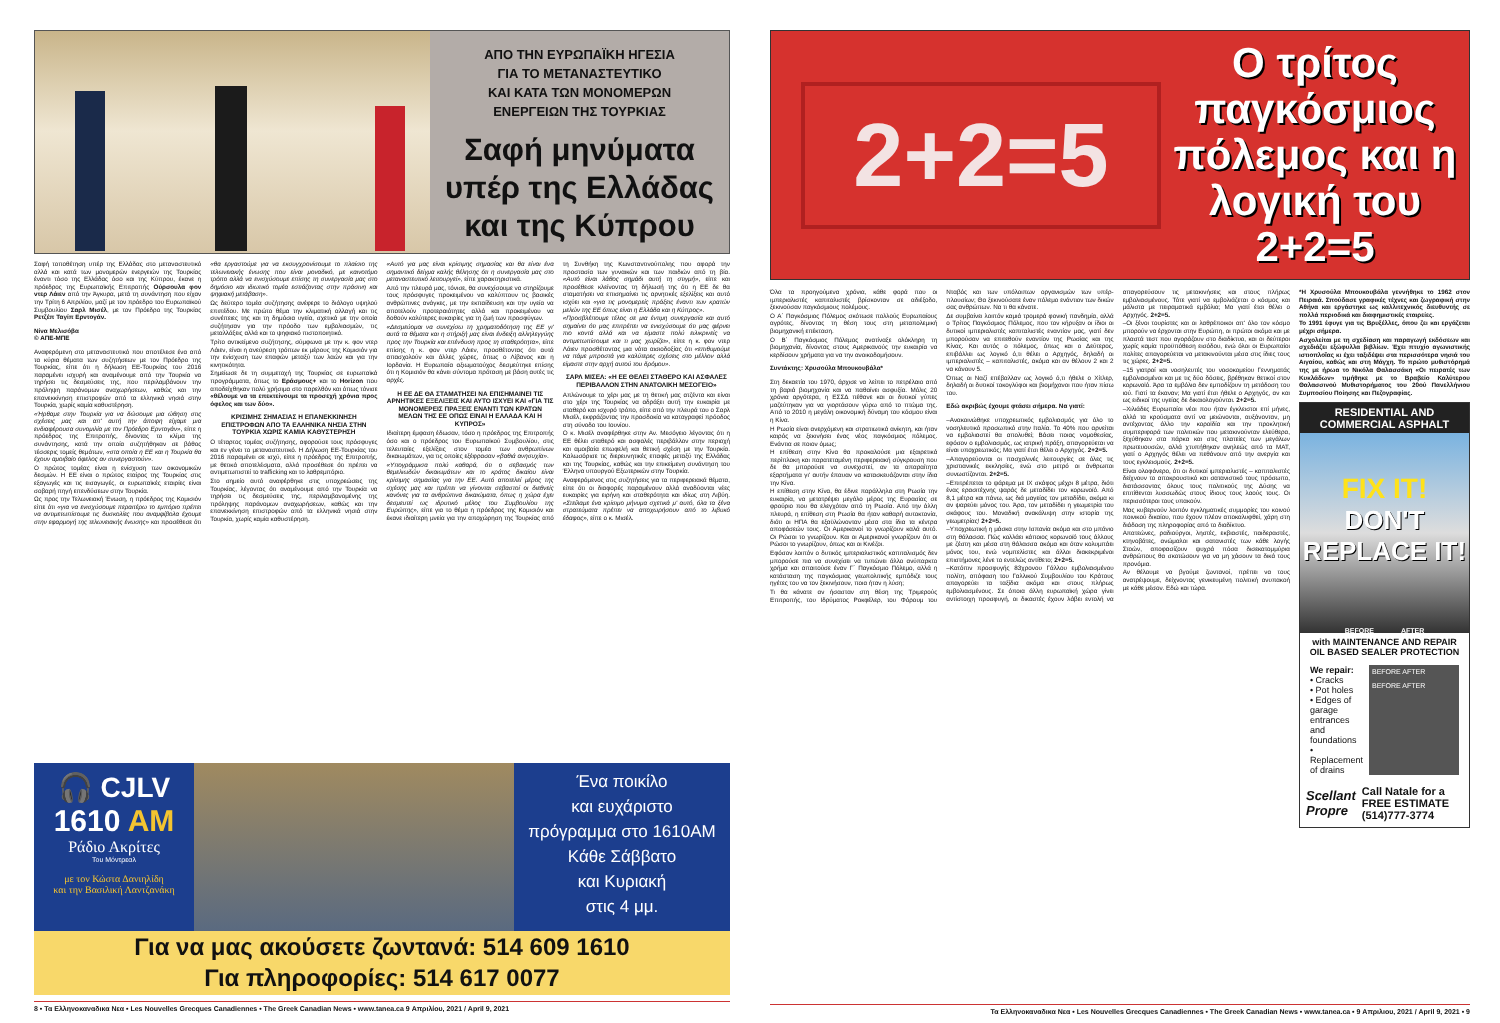ΑΠΟ ΤΗΝ ΕΥΡΩΠΑΪΚΗ ΗΓΕΣΙΑ
ΓΙΑ ΤΟ ΜΕΤΑΝΑΣΤΕΥΤΙΚΟ
ΚΑΙ ΚΑΤΑ ΤΩΝ ΜΟΝΟΜΕΡΩΝ
ΕΝΕΡΓΕΙΩΝ ΤΗΣ ΤΟΥΡΚΙΑΣ
Σαφή μηνύματα υπέρ της Ελλάδας και της Κύπρου
Σαφή τοποθέτηση υπέρ της Ελλάδας στο μεταναστευτικό αλλά και κατά των μονομερών ενεργειών της Τουρκίας έναντι τόσο της Ελλάδας όσο και της Κύπρου, έκανε η πρόεδρος της Ευρωπαϊκής Επιτροπής Ούρσουλα φον ντερ Λάιεν από την Άγκυρα, μετά τη συνάντηση που είχαν την Τρίτη 6 Απριλίου, μαζί με τον πρόεδρο του Ευρωπαϊκού Συμβουλίου Σαρλ Μισέλ, με τον Πρόεδρο της Τουρκίας Ρετζέπ Ταγίπ Ερντογάν.
Νίνα Μελισόβα
© ΑΠΕ-ΜΠΕ
Αναφερόμενη στο μεταναστευτικό που αποτέλεσε ένα από τα κύρια θέματα των συζητήσεων με τον Πρόεδρο της Τουρκίας, είπε ότι η δήλωση ΕΕ-Τουρκίας του 2016 παραμένει ισχυρή και αναμένουμε από την Τουρκία να τηρήσει τις δεσμεύσεις της, που περιλαμβάνουν την πρόληψη παράνομων αναχωρήσεων, καθώς και την επανεκκίνηση επιστροφών από τα ελληνικά νησιά στην Τουρκία, χωρίς καμία καθυστέρηση.
«Ήρθαμε στην Τουρκία για να δώσουμε μια ώθηση στις σχέσεις μας και απ' αυτή την άποψη είχαμε μια ενδιαφέρουσα συνομιλία με τον Πρόεδρο Ερντογάν», είπε η πρόεδρος της Επιτροπής, δίνοντας το κλίμα της συνάντησης, κατά την οποία συζητήθηκαν σε βάθος τέσσερις τομείς θεμάτων, «στα οποία η ΕΕ και η Τουρκία θα έχουν αμοιβαίο όφελος αν συνεργαστούν».
Ο πρώτος τομέας είναι η ενίσχυση των οικονομικών δεσμών. Η ΕΕ είναι ο πρώτος εταίρος της Τουρκίας στις εξαγωγές και τις εισαγωγές, οι ευρωπαϊκές εταιρίες είναι σοβαρή πηγή επενδύσεων στην Τουρκία.
Ως προς την Τελωνειακή Ένωση, η πρόεδρος της Κομισιόν είπε ότι «για να ενισχύσουμε περαιτέρω το εμπόριο πρέπει να αντιμετωπίσουμε τις δυσκολίες που αναμφίβολα έχουμε στην εφαρμογή της τελωνειακής ένωσης» και προσέθεσε ότι «θα εργαστούμε για να εκσυγχρονίσουμε το πλαίσιο της τελωνειακής ένωσης που είναι μοναδικό, με καινοτόμο τρόπο αλλά να ενισχύσουμε επίσης τη συνεργασία μας στο δημόσιο και ιδιωτικό τομέα εστιάζοντας στην πράσινη και ψηφιακή μετάβαση».
Ως δεύτερο τομέα συζήτησης ανέφερε το διάλογο υψηλού επιπέδου. Με πρώτο θέμα την κλιματική αλλαγή και τις συνέπειες της και τη δημόσια υγεία, σχετικά με την οποία συζήτησαν για την πρόοδο των εμβολιασμών, τις μεταλλάξεις αλλά και το ψηφιακό πιστοποιητικό.
Τρίτο αντικείμενο συζήτησης, σύμφωνα με την κ. φον ντερ Λάιεν, είναι η ανεύρεση τρόπων εκ μέρους της Κομισιόν για την ενίσχυση των επαφών μεταξύ των λαών και για την κινητικότητα.
Σημείωσε δε τη συμμετοχή της Τουρκίας σε ευρωπαϊκά προγράμματα, όπως το Εράσμους+ και το Horizon που αποδείχθηκαν πολύ χρήσιμα στο παρελθόν και όπως τόνισε «θέλουμε να τα επεκτείνουμε τα προσεχή χρόνια προς όφελος και των δύο».
ΚΡΙΣΙΜΗΣ ΣΗΜΑΣΙΑΣ Η ΕΠΑΝΕΚΚΙΝΗΣΗ ΕΠΙΣΤΡΟΦΩΝ ΑΠΟ ΤΑ ΕΛΛΗΝΙΚΑ ΝΗΣΙΑ ΣΤΗΝ ΤΟΥΡΚΙΑ ΧΩΡΙΣ ΚΑΜΙΑ ΚΑΘΥΣΤΕΡΗΣΗ
Ο τέταρτος τομέας συζήτησης, αφορούσε τους πρόσφυγες και εν γένει το μεταναστευτικό. Η Δήλωση ΕΕ-Τουρκίας του 2016 παραμένει σε ισχύ, είπε η πρόεδρος της Επιτροπής, με θετικά αποτελέσματα, αλλά προσέθεσε ότι πρέπει να αντιμετωπιστεί το trafficking και το λαθρεμπόριο.
Στο σημείο αυτό αναφέρθηκε στις υποχρεώσεις της Τουρκίας, λέγοντας ότι αναμένουμε από την Τουρκία να τηρήσει τις δεσμεύσεις της, περιλαμβανομένης της πρόληψης παράνομων αναχωρήσεων, καθώς και την επανεκκίνηση επιστροφών από τα ελληνικά νησιά στην Τουρκία, χωρίς καμία καθυστέρηση.
«Αυτό για μας είναι κρίσιμης σημασίας και θα είναι ένα σημαντικό δείγμα καλής θέλησης ότι η συνεργασία μας στο μεταναστευτικό λειτουργεί», είπε χαρακτηριστικά.
Από την πλευρά μας, τόνισε, θα συνεχίσουμε να στηρίζουμε τους πρόσφυγες προκειμένου να καλύπτουν τις βασικές ανθρώπινες ανάγκες, με την εκπαίδευση και την υγεία να αποτελούν προτεραιότητες αλλά και προκειμένου να δοθούν καλύτερες ευκαιρίες για τη ζωή των προσφύγων.
«Δεσμεύομαι να συνεχίσω τη χρηματοδότηση της ΕΕ γι' αυτά τα θέματα και η στήριξή μας είναι ένδειξη αλληλεγγύης προς την Τουρκία και επένδυση προς τη σταθερότητα», είπε επίσης η κ. φον ντερ Λάιεν, προσθέτοντας ότι αυτά απασχολούν και άλλες χώρες, όπως ο Λίβανος και η Ιορδανία. Η Ευρωπαία αξιωματούχος δεσμεύτηκε επίσης ότι η Κομισιόν θα κάνει σύντομα πρόταση με βάση αυτές τις αρχές.
Η ΕΕ ΔΕ ΘΑ ΣΤΑΜΑΤΗΣΕΙ ΝΑ ΕΠΙΣΗΜΑΙΝΕΙ ΤΙΣ ΑΡΝΗΤΙΚΕΣ ΕΞΕΛΙΞΕΙΣ ΚΑΙ ΑΥΤΟ ΙΣΧΥΕΙ ΚΑΙ «ΓΙΑ ΤΙΣ ΜΟΝΟΜΕΡΕΙΣ ΠΡΑΞΕΙΣ ΕΝΑΝΤΙ ΤΩΝ ΚΡΑΤΩΝ ΜΕΛΩΝ ΤΗΣ ΕΕ ΟΠΩΣ ΕΙΝΑΙ Η ΕΛΛΑΔΑ ΚΑΙ Η ΚΥΠΡΟΣ»
Ιδιαίτερη έμφαση έδωσαν, τόσο η πρόεδρος της Επιτροπής όσο και ο πρόεδρος του Ευρωπαϊκού Συμβουλίου, στις τελευταίες εξελίξεις στον τομέα των ανθρωπίνων δικαιωμάτων, για τις οποίες εξέφρασαν «βαθιά ανησυχία».
«Υπογράμμισα πολύ καθαρά, ότι ο σεβασμός των θεμελιωδών δικαιωμάτων και το κράτος δικαίου είναι κρίσιμης σημασίας για την ΕΕ. Αυτό αποτελεί μέρος της σχέσης μας και πρέπει να γίνονται σεβαστοί οι διεθνείς κανόνες για τα ανθρώπινα δικαιώματα, όπως η χώρα έχει δεσμευτεί ως ιδρυτικό μέλος του Συμβουλίου της Ευρώπης», είπε για το θέμα η πρόεδρος της Κομισιόν και έκανε ιδιαίτερη μνεία για την αποχώρηση της Τουρκίας από τη Συνθήκη της Κωνσταντινούπολης που αφορά την προστασία των γυναικών και των παιδιών από τη βία. «Αυτό είναι λάθος σημάδι αυτή τη στιγμή», είπε και προσέθεσε κλείνοντας τη δήλωσή της ότι η ΕΕ δε θα σταματήσει να επισημαίνει τις αρνητικές εξελίξεις και αυτό ισχύει και «για τις μονομερείς πράξεις έναντι των κρατών μελών της ΕΕ όπως είναι η Ελλάδα και η Κύπρος».
«Προσβλέπουμε τέλος σε μια έντιμη συνεργασία και αυτό σημαίνει ότι μας επιτρέπει να ενισχύσουμε ότι μας φέρνει πιο κοντά αλλά και να είμαστε πολύ ειλικρινείς να αντιμετωπίσουμε και τι μας χωρίζει», είπε η κ. φον ντερ Λάιεν προσθέτοντας μια νότα αισιοδοξίας ότι «επιθυμούμε να πάμε μπροστά για καλύτερες σχέσεις στο μέλλον αλλά είμαστε στην αρχή αυτού του δρόμου».
ΣΑΡΛ ΜΙΣΕΛ: «Η ΕΕ ΘΕΛΕΙ ΣΤΑΘΕΡΟ ΚΑΙ ΑΣΦΑΛΕΣ ΠΕΡΙΒΑΛΛΟΝ ΣΤΗΝ ΑΝΑΤΟΛΙΚΗ ΜΕΣΟΓΕΙΟ»
Απλώνουμε το χέρι μας με τη θετική μας ατζέντα και είναι στο χέρι της Τουρκίας να αδράξει αυτή την ευκαιρία με σταθερό και ισχυρό τρόπο, είπε από την πλευρά του ο Σαρλ Μισέλ, εκφράζοντας την προσδοκία να καταγραφεί πρόοδος στη σύνοδο του Ιουνίου.
Ο κ. Μισέλ αναφέρθηκε στην Αν. Μεσόγειο λέγοντας ότι η ΕΕ θέλει σταθερό και ασφαλές περιβάλλον στην περιοχή και αμοιβαία επωφελή και θετική σχέση με την Τουρκία. Καλωσόρισε τις διερευνητικές επαφές μεταξύ της Ελλάδας και της Τουρκίας, καθώς και την επικείμενη συνάντηση του Έλληνα υπουργού Εξωτερικών στην Τουρκία.
Αναφερόμενος στις συζητήσεις για τα περιφερειακά θέματα, είπε ότι οι διαφορές παραμένουν αλλά αναδύονται νέες ευκαιρίες για ειρήνη και σταθερότητα και ιδίως στη Λιβύη. «Στείλαμε ένα κρίσιμο μήνυμα σχετικά μ' αυτό, όλα τα ξένα στρατεύματα πρέπει να αποχωρήσουν από το λιβυκό έδαφος», είπε ο κ. Μισέλ.
🎧 CJLV
1610 AM
Ράδιο Ακρίτες
Του Μόντρεαλ
με τον Κώστα Δανιηλίδη
και την Βασιλική Λαντζανάκη
Ένα ποικίλο
και ευχάριστο
πρόγραμμα στο 1610AM
Κάθε Σάββατο
και Κυριακή
στις 4 μμ.
Για να μας ακούσετε ζωντανά: 514 609 1610
Για πληροφορίες: 514 617 0077
8 • Τα Ελληνοκαναδικα Νεα • Les Nouvelles Grecques Canadiennes • The Greek Canadian News • www.tanea.ca 9 Απριλίου, 2021 / April 9, 2021
2+2=5
Ο τρίτος παγκόσμιος πόλεμος και η λογική του 2+2=5
Όλα τα προηγούμενα χρόνια, κάθε φορά που οι ιμπεριαλιστές καπιταλιστές βρίσκονταν σε αδιέξοδο, ξεκινούσαν παγκόσμιους πολέμους.
Ο Α΄ Παγκόσμιος Πόλεμος σκότωσε πολλούς Ευρωπαίους αγρότες, δίνοντας τη θέση τους στη μεταπολεμική βιομηχανική επέκταση.
Ο Β΄ Παγκόσμιος Πόλεμος ανατίναξε ολόκληρη τη βιομηχανία, δίνοντας στους Αμερικανούς την ευκαιρία να κερδίσουν χρήματα για να την ανοικοδομήσουν.
Συντάκτης: Χρυσούλα Μπουκουβάλα*
Στη δεκαετία του 1970, άρχισε να λείπει το πετρέλαιο από τη βαριά βιομηχανία και να παθαίνει ασφυξία. Μόλις 20 χρόνια αργότερα, η ΕΣΣΔ πέθανε και οι δυτικοί γύπες μαζεύτηκαν για να γιορτάσουν γύρω από το πτώμα της. Από το 2010 η μεγάλη οικονομική δύναμη του κόσμου είναι η Κίνα.
Η Ρωσία είναι ανερχόμενη και στρατιωτικά ανίκητη, και ήταν καιρός να ξεκινήσει ένας νέος παγκόσμιος πόλεμος. Ενάντια σε ποιον όμως;
Η επίθεση στην Κίνα θα προκαλούσε μια εξαιρετικά περίπλοκη και παρατεταμένη περιφερειακή σύγκρουση που δε θα μπορούσε να συνεχιστεί, αν τα απαραίτητα εξαρτήματα γι' αυτήν έπαυαν να κατασκευάζονται στην ίδια την Κίνα.
Η επίθεση στην Κίνα, θα έδινε παράλληλα στη Ρωσία την ευκαιρία, να μετατρέψει μεγάλο μέρος της Ευρασίας σε φρούριο που θα ελεγχόταν από τη Ρωσία. Από την άλλη πλευρά, η επίθεση στη Ρωσία θα ήταν καθαρή αυτοκτονία, διότι οι ΗΠΑ θα εξαϋλώνονταν μέσα στα ίδια τα κέντρα αποφάσεών τους. Οι Αμερικανοί το γνωρίζουν καλά αυτό. Οι Ρώσοι το γνωρίζουν. Και οι Αμερικανοί γνωρίζουν ότι οι Ρώσοι το γνωρίζουν, όπως και οι Κινέζοι.
Εφόσον λοιπόν ο δυτικός ιμπεριαλιστικός καπιταλισμός δεν μπορούσε πια να συνεχίσει να τυπώνει άλλο ανύπαρκτο χρήμα και απαιτούσε έναν Γ΄ Παγκόσμιο Πόλεμο, αλλά η κατάσταση της παγκόσμιας γεωπολιτικής εμπόδιζε τους ηγέτες του να τον ξεκινήσουν, ποια ήταν η λύση;
Τι θα κάνατε αν ήσασταν στη θέση της Τριμερούς Επιτροπής, του Ιδρύματος Ροκφέλερ, του Φόρουμ του Νταβός και των υπόλοιπων οργανισμών των υπέρ-πλουσίων; Θα ξεκινούσατε έναν πόλεμο ενάντιον των δικών σας ανθρώπων. Να τι θα κάνατε.
Δε συμβαίνει λοιπόν καμιά τρομερά φονική πανδημία, αλλά ο Τρίτος Παγκόσμιος Πόλεμος, που τον κήρυξαν οι ίδιοι οι δυτικοί ιμπεριαλιστές καπιταλιστές εναντίον μας, γιατί δεν μπορούσαν να επιτεθούν εναντίον της Ρωσίας και της Κίνας. Και αυτός ο πόλεμος, όπως και ο Δεύτερος, επιβάλλει ως λογικό ό,τι θέλει ο Αρχηγός, δηλαδή οι ιμπεριαλιστές – καπιταλιστές, ακόμα και αν θέλουν 2 και 2 να κάνουν 5.
Όπως οι Ναζί επέβαλλαν ως λογικό ό,τι ήθελε ο Χίτλερ, δηλαδή οι δυτικοί τοκογλύφοι και βιομήχανοι που ήταν πίσω του.
Εδώ ακριβώς έχουμε φτάσει σήμερα. Να γιατί:
–Ανακοινώθηκε υποχρεωτικός εμβολιασμός για όλο το νοσηλευτικό προσωπικό στην Ιταλία. Το 40% που αρνείται να εμβολιαστεί θα απολυθεί; Βάσει ποιας νομοθεσίας, εφόσον ο εμβολιασμός, ως ιατρική πράξη, απαγορεύεται να είναι υποχρεωτικός; Μα γιατί έτσι θέλει ο Αρχηγός. 2+2=5.
–Απαγορεύονται οι πασχαλινές λειτουργίες σε όλες τις χριστιανικές εκκλησίες, ενώ στο μετρό οι άνθρωποι συνωστίζονται. 2+2=5.
–Επιτρέπεται το ψάρεμα με ΙΧ σκάφος μέχρι 8 μέτρα, διότι ένας ερασιτέχνης ψαράς δε μεταδίδει τον κορωνοϊό. Από 8,1 μέτρα και πάνω, ως διά μαγείας τον μεταδίδει, ακόμα κι αν ψαρεύει μόνος του. Άρα, τον μεταδίδει η γεωμετρία του σκάφους του. Μοναδική ανακάλυψη στην ιστορία της γεωμετρίας! 2+2=5.
–Υποχρεωτική η μάσκα στην Ισπανία ακόμα και στο μπάνιο στη θάλασσα. Πώς κολλάει κάποιος κορωνοϊό τους άλλους με ζέστη και μέσα στη θάλασσα ακόμα και όταν κολυμπάει μόνος του, ενώ νομπελίστες και άλλοι διακεκριμένοι επιστήμονες λένε το εντελώς αντίθετο; 2+2=5.
–Κατόπιν προσφυγής 83χρονου Γάλλου εμβολιασμένου πολίτη, απόφαση του Γαλλικού Συμβουλίου του Κράτους απαγορεύει τα ταξίδια ακόμα και στους πλήρως εμβολιασμένους. Σε όποια άλλη ευρωπαϊκή χώρα γίνει αντίστοιχη προσφυγή, οι δικαστές έχουν λάβει εντολή να απαγορεύσουν τις μετακινήσεις και στους πλήρως εμβολιασμένους. Τότε γιατί να εμβολιάζεται ο κόσμος και μάλιστα με πειραματικά εμβόλια; Μα γιατί έτσι θέλει ο Αρχηγός. 2+2=5.
–Οι ξένοι τουρίστες και οι λαθρέποικοι απ' όλο τον κόσμο μπορούν να έρχονται στην Ευρώπη, οι πρώτοι ακόμα και με πλαστά τεστ που αγοράζουν στο διαδίκτυο, και οι δεύτεροι χωρίς καμία προϋπόθεση εισόδου, ενώ όλοι οι Ευρωπαίοι πολίτες απαγορεύεται να μετακινούνται μέσα στις ίδιες τους τις χώρες. 2+2=5.
–15 γιατροί και νοσηλευτές του νοσοκομείου Γεννηματάς εμβολιασμένοι και με τις δύο δόσεις, βρέθηκαν θετικοί στον κορωνοϊό. Άρα τα εμβόλια δεν εμποδίζουν τη μετάδοση του ιού. Γιατί τα έκαναν; Μα γιατί έτσι ήθελε ο Αρχηγός, αν και ως ειδικοί της υγείας δε δικαιολογούνται. 2+2=5.
–Χιλιάδες Ευρωπαίοι νέοι που ήταν έγκλειστοι επί μήνες, αλλά τα κρούσματα αντί να μειώνονται, αυξάνονταν, μη αντέχοντας άλλο την κοροϊδία και την προκλητική συμπεριφορά των πολιτικών που μετακινούνταν ελεύθερα, ξεχύθηκαν στα πάρκα και στις πλατείες των μεγάλων πρωτευουσών, αλλά χτυπήθηκαν ανηλεώς από τα ΜΑΤ, γιατί ο Αρχηγός θέλει να πεθάνουν από την ανεργία και τους εγκλεισμούς. 2+2=5.
Είναι ολοφάνερο, ότι οι δυτικοί ιμπεριαλιστές – καπιταλιστές δείχνουν το αποκρουστικό και σατανιστικό τους πρόσωπο, διατάσσοντας όλους τους πολιτικούς της Δύσης να επιτίθενται λυσσωδώς στους ίδιους τους λαούς τους. Οι περισσότεροι τους υπακούν.
Μας κυβερνούν λοιπόν εγκληματικές συμμορίες του κοινού ποινικού δικαίου, που έχουν πλέον αποκαλυφθεί, χάρη στη διάδοση της πληροφορίας από το διαδίκτυο.
Απατεώνες, ραδιούργοι, ληστές, εκβιαστές, παιδεραστές, κτηνοβάτες, ανώμαλοι και σατανιστές των κάθε λογής Στοών, αποφασίζουν ψυχρά πόσα δισεκατομμύρια ανθρώπους θα σκοτώσουν για να μη χάσουν τα δικά τους προνόμια.
Αν θέλουμε να βγούμε ζωντανοί, πρέπει να τους ανατρέψουμε, δείχνοντας γενικευμένη πολιτική ανυπακοή με κάθε μέσον. Εδώ και τώρα.
*Η Χρυσούλα Μπουκουβάλα γεννήθηκε το 1962 στον Πειραιά. Σπούδασε γραφικές τέχνες και ζωγραφική στην Αθήνα και εργάστηκε ως καλλιτεχνικός διευθυντής σε πολλά περιοδικά και διαφημιστικές εταιρείες.
Το 1991 έφυγε για τις Βρυξέλλες, όπου ζει και εργάζεται μέχρι σήμερα.
Ασχολείται με τη σχεδίαση και παραγωγή εκδόσεων και σχεδιάζει εξώφυλλα βιβλίων. Έχει πτυχίο αγωνιστικής ιστιοπλοΐας κι έχει ταξιδέψει στα περισσότερα νησιά του Αιγαίου, καθώς και στη Μάγχη. Το πρώτο μυθιστόρημά της με ήρωα το Νικόλα Θαλασσάκη «Οι πειρατές των Κυκλάδων» τιμήθηκε με το Βραβείο Καλύτερου Θαλασσινού Μυθιστορήματος του 20ού Πανελλήνιου Συμποσίου Ποίησης και Πεζογραφίας.
RESIDENTIAL AND COMMERCIAL ASPHALT
FIX IT!
DON'T REPLACE IT!
BEFORE AFTER
with MAINTENANCE AND REPAIR OIL BASED SEALER PROTECTION
We repair:
• Cracks
• Pot holes
• Edges of garage entrances and foundations
• Replacement of drains
BEFORE AFTER
BEFORE AFTER
Scellant Propre
Call Natale for a FREE ESTIMATE (514)777-3774
Τα Ελληνοκαναδικα Νεα • Les Nouvelles Grecques Canadiennes • The Greek Canadian News • www.tanea.ca • 9 Απριλιου, 2021 / April 9, 2021 • 9